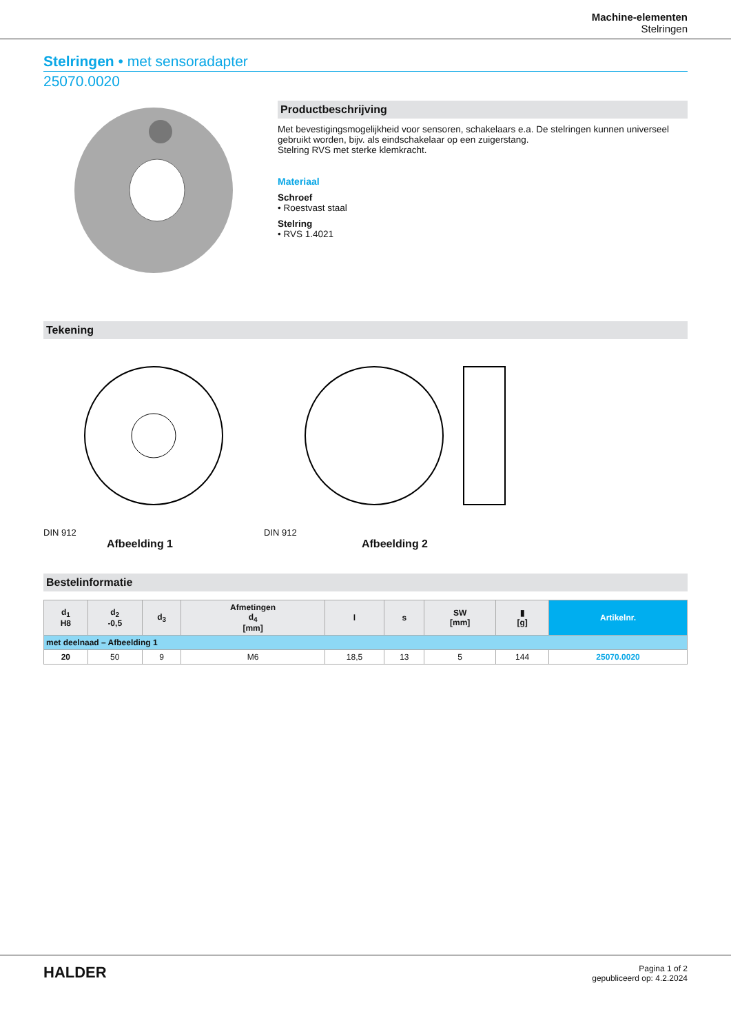Machine-elementen
Stelringen
Stelringen • met sensoradapter
25070.0020
Productbeschrijving
Met bevestigingsmogelijkheid voor sensoren, schakelaars e.a. De stelringen kunnen universeel gebruikt worden, bijv. als eindschakelaar op een zuigerstang.
Stelring RVS met sterke klemkracht.
Materiaal
Schroef
• Roestvast staal
Stelring
• RVS 1.4021
Tekening
DIN 912
Afbeelding 1
DIN 912
Afbeelding 2
Bestelinformatie
| d<sub>1</sub> H8 | d<sub>2</sub> -0,5 | d<sub>3</sub> | Afmetingen d<sub>4</sub> [mm] | l | s | SW [mm] | ▮ [g] | Artikelnr. |
| --- | --- | --- | --- | --- | --- | --- | --- | --- |
| met deelnaad – Afbeelding 1 | | | | | | | | |
| 20 | 50 | 9 | M6 | 18,5 | 13 | 5 | 144 | 25070.0020 |
HALDER
Pagina 1 of 2
gepubliceerd op: 4.2.2024